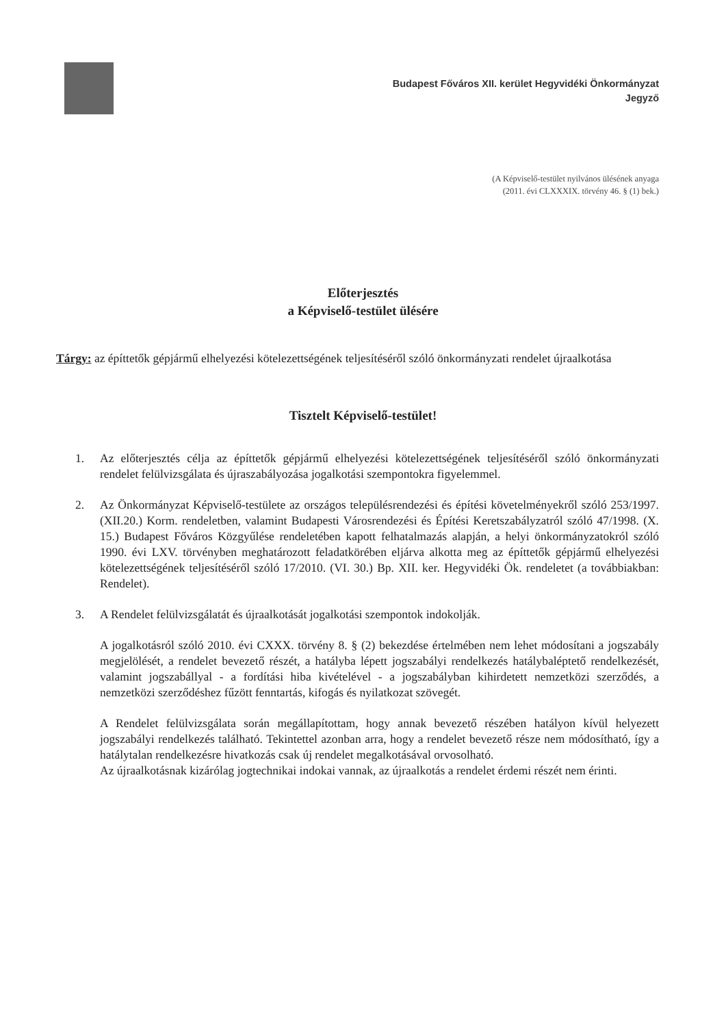Budapest Főváros XII. kerület Hegyvidéki Önkormányzat
Jegyző
(A Képviselő-testület nyilvános ülésének anyaga
(2011. évi CLXXXIX. törvény 46. § (1) bek.)
Előterjesztés
a Képviselő-testület ülésére
Tárgy: az építtetők gépjármű elhelyezési kötelezettségének teljesítéséről szóló önkormányzati rendelet újraalkotása
Tisztelt Képviselő-testület!
1. Az előterjesztés célja az építtetők gépjármű elhelyezési kötelezettségének teljesítéséről szóló önkormányzati rendelet felülvizsgálata és újraszabályozása jogalkotási szempontokra figyelemmel.
2. Az Önkormányzat Képviselő-testülete az országos településrendezési és építési követelményekről szóló 253/1997. (XII.20.) Korm. rendeletben, valamint Budapesti Városrendezési és Építési Keretszabályzatról szóló 47/1998. (X. 15.) Budapest Főváros Közgyűlése rendeletében kapott felhatalmazás alapján, a helyi önkormányzatokról szóló 1990. évi LXV. törvényben meghatározott feladatkörében eljárva alkotta meg az építtetők gépjármű elhelyezési kötelezettségének teljesítéséről szóló 17/2010. (VI. 30.) Bp. XII. ker. Hegyvidéki Ök. rendeletet (a továbbiakban: Rendelet).
3. A Rendelet felülvizsgálatát és újraalkotását jogalkotási szempontok indokolják.
A jogalkotásról szóló 2010. évi CXXX. törvény 8. § (2) bekezdése értelmében nem lehet módosítani a jogszabály megjelölését, a rendelet bevezető részét, a hatályba lépett jogszabályi rendelkezés hatálybaléptető rendelkezését, valamint jogszabállyal - a fordítási hiba kivételével - a jogszabályban kihirdetett nemzetközi szerződés, a nemzetközi szerződéshez fűzött fenntartás, kifogás és nyilatkozat szövegét.
A Rendelet felülvizsgálata során megállapítottam, hogy annak bevezető részében hatályon kívül helyezett jogszabályi rendelkezés található. Tekintettel azonban arra, hogy a rendelet bevezető része nem módosítható, így a hatálytalan rendelkezésre hivatkozás csak új rendelet megalkotásával orvosolható.
Az újraalkotásnak kizárólag jogtechnikai indokai vannak, az újraalkotás a rendelet érdemi részét nem érinti.